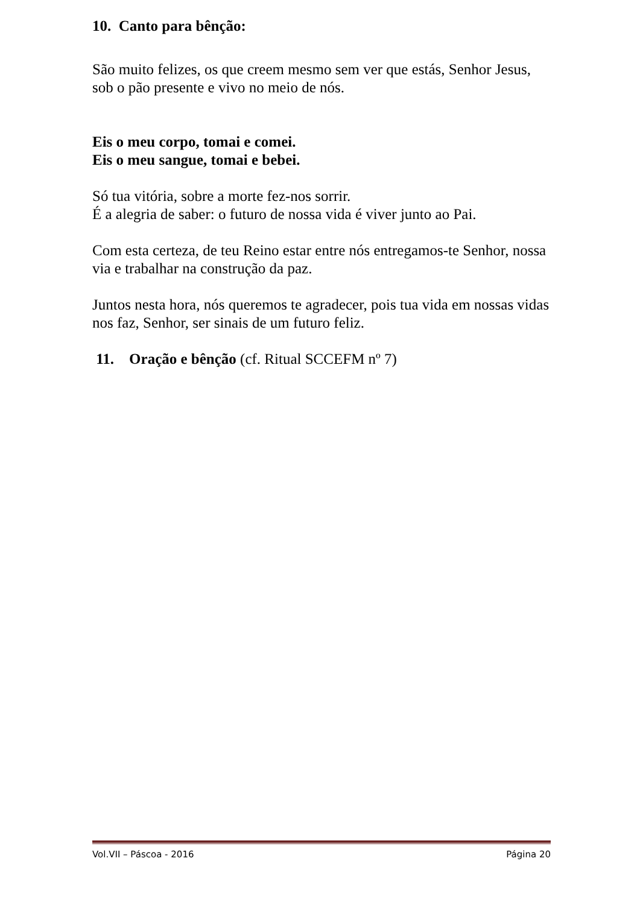10. Canto para bênção:
São muito felizes, os que creem mesmo sem ver que estás, Senhor Jesus, sob o pão presente e vivo no meio de nós.
Eis o meu corpo, tomai e comei.
Eis o meu sangue, tomai e bebei.
Só tua vitória, sobre a morte fez-nos sorrir.
É a alegria de saber: o futuro de nossa vida é viver junto ao Pai.
Com esta certeza, de teu Reino estar entre nós entregamos-te Senhor, nossa via e trabalhar na construção da paz.
Juntos nesta hora, nós queremos te agradecer, pois tua vida em nossas vidas nos faz, Senhor, ser sinais de um futuro feliz.
11. Oração e bênção (cf. Ritual SCCEFM nº 7)
Vol.VII – Páscoa - 2016 Página 20